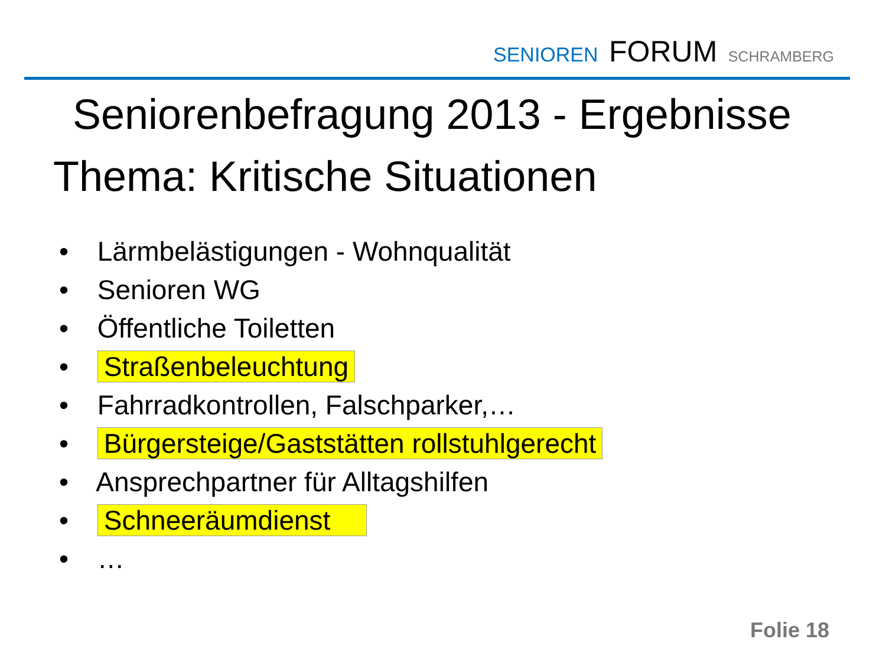SENIOREN FORUM SCHRAMBERG
Seniorenbefragung 2013 - Ergebnisse
Thema: Kritische Situationen
• Lärmbelästigungen - Wohnqualität
• Senioren WG
• Öffentliche Toiletten
• Straßenbeleuchtung
• Fahrradkontrollen, Falschparker,…
• Bürgersteige/Gaststätten rollstuhlgerecht
• Ansprechpartner für Alltagshilfen
• Schneeräumdienst
• …
Folie 18